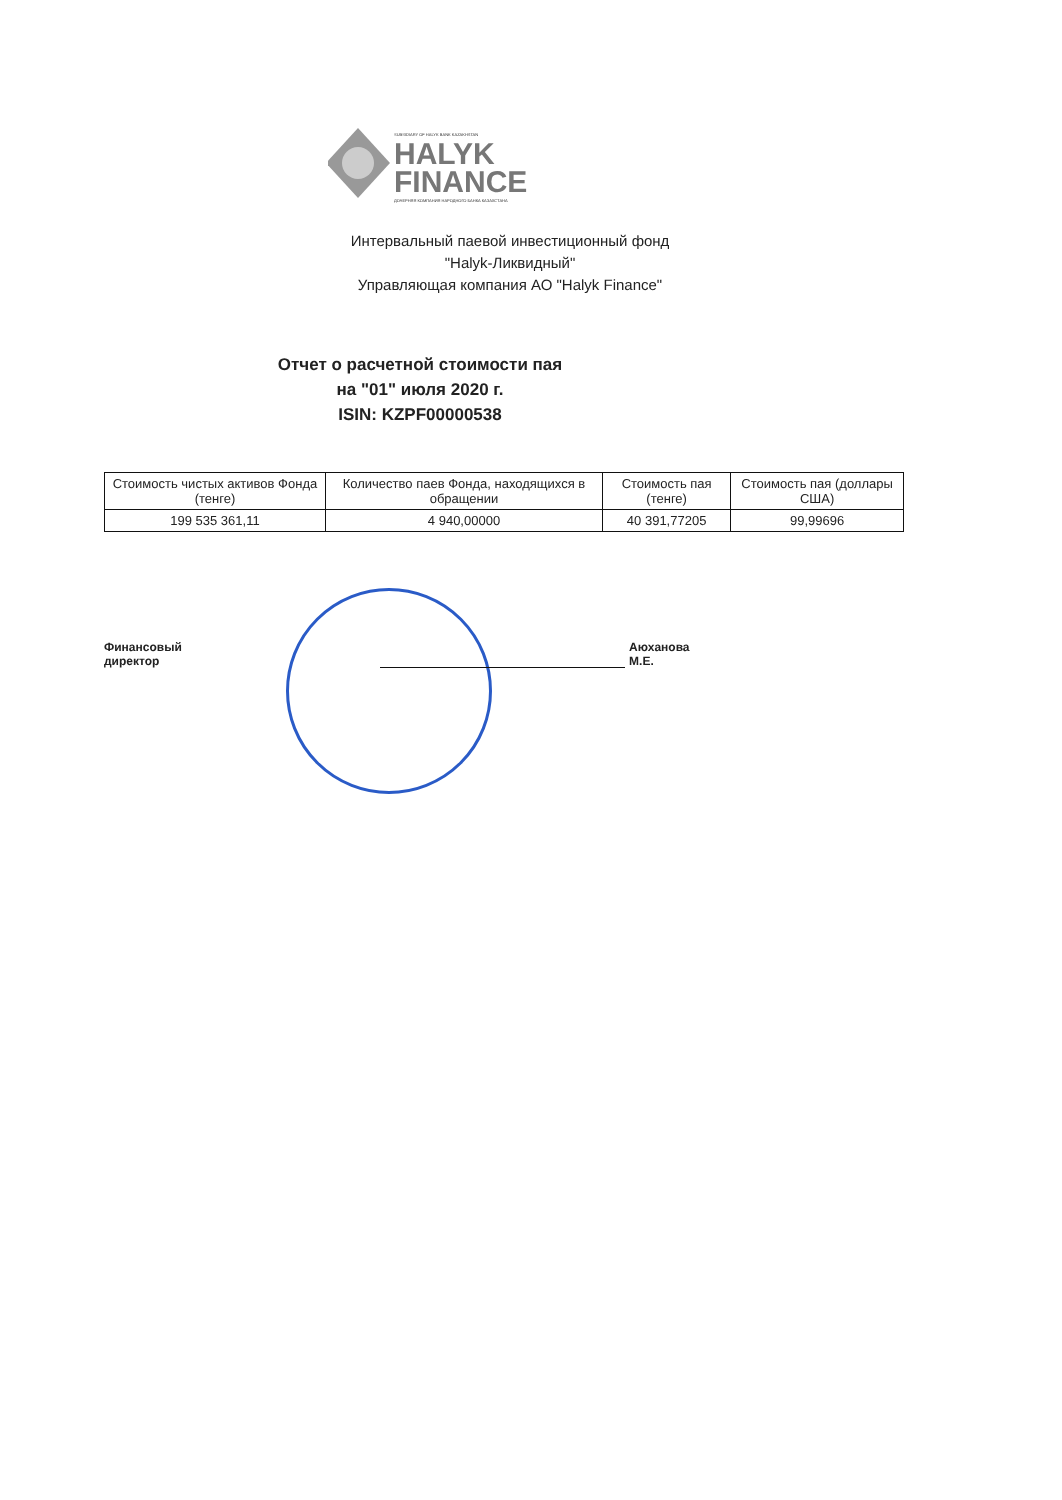SUBSIDIARY OF HALYK BANK KAZAKHSTAN
HALYK
FINANCE
ДОЧЕРНЯЯ КОМПАНИЯ НАРОДНОГО БАНКА КАЗАХСТАНА
Интервальный паевой инвестиционный фонд
"Halyk-Ликвидный"
Управляющая компания АО "Halyk Finance"
Отчет о расчетной стоимости пая
на "01" июля 2020 г.
ISIN: KZPF00000538
| Стоимость чистых активов Фонда (тенге) | Количество паев Фонда, находящихся в обращении | Стоимость пая (тенге) | Стоимость пая (доллары США) |
| --- | --- | --- | --- |
| 199 535 361,11 | 4 940,00000 | 40 391,77205 | 99,99696 |
Финансовый директор Аюханова М.Е.